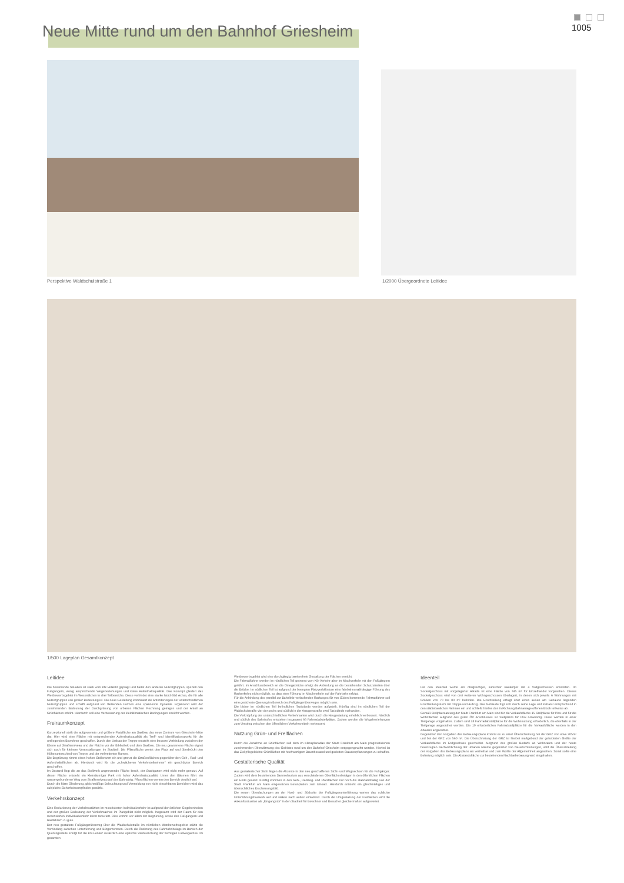Neue Mitte rund um den Bahnhof Griesheim
1005
Perspektive Waldschulstraße 1 1/2000 Übergeordnete Leitidee
1/500 Lageplan Gesamtkonzept
Leitidee
Die bestehende Situation ist stark vom Kfz-Verkehr geprägt und bietet den anderen Nutzergruppen, speziell den Fußgängern, wenig ansprechende Wegebeziehungen und keine Aufenthaltsqualität. Das Konzept gliedert das Wettbewerbsgebiet im Wesentlichen in drei Teilbereiche. Diese verbindet eine starke Nord-Süd Achse, die für alle Nutzergruppen von großer Bedeutung ist. Die neue Gestaltung kombiniert die Anforderungen der unterschiedlichen Nutzergruppen und schafft aufgrund von fließenden Formen eine spannende Dynamik. Ergänzend wird der zunehmenden Bedeutung der Durchgrünung von urbanen Flächen Rechnung getragen und der Anteil an Grünflächen erhöht. Hierdurch soll eine Verbesserung der kleinklimatischen Bedingungen erreicht werden.
Freiraumkonzept
Konzeptionell stellt die aufgewertete und größere Platzfläche am Saalbau das neue Zentrum von Griesheim-Mitte dar. Hier wird eine Fläche mit entsprechender Aufenthaltsqualität als Treff- und Identifikationspunkt für die umliegenden Bewohner geschaffen. Durch den Umbau der Treppe entsteht eine bessere Verbindung zwischen der Ebene auf Straßenniveau und der Fläche vor der Bibliothek und dem Saalbau. Die neu gewonnene Fläche eignet sich auch für kleinere Veranstaltungen im Stadtteil. Die Pflanzfläche wertet den Platz auf und überbrückt den Höhenunterschied von Treppe und der verbreiterten Rampe.
Die Begrünung nimmt einen hohen Stellenwert ein und grenzt die Straßenflächen gegenüber den Geh-, Rad- und Aufenthaltsflächen ab. Hierdurch wird für die „schwächeren Verkehrsteilnehmer" ein geschützter Bereich geschaffen.
Im Bestand liegt die an das Stellwerk angrenzende Fläche brach, der Stadtgarten wird nicht mehr genutzt. Auf dieser Fläche entsteht ein kleinräumiger Park mit hoher Aufenthaltsqualität. Unter den Bäumen führt ein wassergebundener Weg vom Straßenniveau auf den Bahnsteig. Pflanzflächen werten den Bereich deutlich auf.
Durch die klare Gliederung, gleichmäßige Beleuchtung und Vermeidung von nicht einsehbaren Bereichen wird das subjektive Sicherheitsempfinden gestärkt.
Verkehrskonzept
Eine Reduzierung der Verkehrsstärken im motorisierten Individualverkehr ist aufgrund der örtlichen Gegebenheiten und der großen Bedeutung der Verkehrsachse im Plangebiet nicht möglich. Insgesamt wird der Raum für den motorisierten Individualverkehr leicht reduziert. Dies kommt vor allem der Begrünung, sowie den Fußgängern und Radfahrern zu gute.
Der neu gestaltete Fußgängerüberweg über die Waldschulstraße im nördlichen Wettbewerbsgebiet stärkt die Verbindung zwischen Unterführung und Bürgerzentrum. Durch die Änderung des Fahrbahnbelags im Bereich der Querungsstelle erfolgt für die Kfz-Lenker zusätzlich eine optische Verdeutlichung der wichtigen Fußwegachse. Im gesamten
Wettbewerbsgebiet wird eine durchgängig barrierefreie Gestaltung der Flächen erreicht.
Die Fahrradfahrer werden im nördlichen Teil getrennt vom Kfz-Verkehr aber im Mischverkehr mit den Fußgängern geführt. Im Anschlussbereich an die Omegabrücke erfolgt die Anbindung an die bestehenden Schutzstreifen über die Brücke. Im südlichen Teil ist aufgrund der beengten Platzverhältnisse eine fahrbahnunabhängige Führung des Radverkehrs nicht möglich, so dass eine Führung im Mischverkehr auf der Fahrbahn erfolgt.
Für die Anbindung des parallel zur Bahnlinie verlaufenden Radweges für von Süden kommende Fahrradfahrer soll eine gesicherte Querung im Bereich des Fußgängerüberweges möglich sein.
Die bisher im nördlichen Teil befindlichen Taxistände werden aufgeteilt. Künftig sind im nördlichen Teil der Waldschulstraße vier der sechs und südlich in der Autogenstraße zwei Taxistände vorhanden.
Die Verknüpfung der unterschiedlichen Verkehrsarten wird durch die Neugestaltung erheblich verbessert. Nördlich und südlich des Bahnhofes entstehen insgesamt 66 Fahrradabstellplätze. Zudem werden die Wegebeziehungen zum Umstieg zwischen den öffentlichen Verkehrsmitteln verbessert.
Nutzung Grün- und Freiflächen
Durch die Zunahme an Grünflächen soll dem im Klimaplanatlas der Stadt Frankfurt am Main prognostizierten zunehmenden Überwärmung des Gebietes rund um den Bahnhof Griesheim entgegengewirkt werden. Hierbei ist das Ziel pflegeleichte Grünflächen mit hochwertigem Baumbestand und gezielten Staudenpflanzungen zu schaffen.
Gestalterische Qualität
Aus gestalterischer Sicht liegen die Akzente in den neu geschaffenen Sicht- und Wegeachsen für die Fußgänger. Zudem wird dem bestehenden Sammelsurium aus verschiedenen Oberflächenbelägen in den öffentlichen Flächen ein Ende gesetzt. Künftig kommen in den Geh-, Radweg- und Platzflächen nur noch die standardmäßig von der Stadt Frankfurt am Main eingesetzten Betonplatten zum Einsatz. Hierdurch entsteht ein gleichmäßiges und übersichtliches Erscheinungsbild.
Die neuen Überdachungen an der Nord- und Südseite der Fußgängerunterführung werten das schlichte Unterführungsbauwerk auf und wirken nach außen einladend. Durch die Umgestaltung der Freiflächen wird die Ankunftssituation als „Eingangstor" in den Stadtteil für Bewohner und Besucher gleichermaßen aufgewertet.
Ideenteil
Für den Ideenteil wurde ein dreigliedriger, kubischer Baukörper mit 4 Vollgeschossen entworfen. Im Sockelgeschoss mit vorgelagerter Arkade ist eine Fläche von 745 m² für Einzelhandel vorgesehen. Dieses Sockelgeschoss wird von drei weiteren Wohngeschossen überlagert, in denen sich jeweils 6 Wohnungen mit Größen von 70 bis 80 m² befinden. Die Erschließung erfolgt über einen außen am Gebäude liegenden Erschließungsturm mit Treppe und Aufzug. Das Gebäude fügt sich durch seine Lage und Kubatur entsprechend in den städtebaulichen Rahmen ein und schließt hierbei den in Richtung Bahnanlage offenen Block teilweise ab.
Gemäß Stellplatzsatzung der Stadt Frankfurt am Main sind für die Verkaufsfläche 15 Stellplätze für Pkw und für die Wohnflächen aufgrund des guten ÖV Anschlusses 12 Stellplätze für Pkw notwendig. Diese werden in einer Tiefgarage vorgehalten. Zudem sind 38 Fahrradabstellplätze für die Wohnnutzung erforderlich, die ebenfalls in der Tiefgarage angeordnet werden. Die 10 erforderlichen Fahrradstellplätze für die Verkaufsfläche werden in den Arkaden angeordnet.
Gegenüber den Vorgaben des Bebauungsplans kommt es zu einer Überschreitung bei der GRZ von etwa 305m² und bei der GFZ von 560 m². Die Überschreitung der GRZ ist hierbei maßgebend der geforderten Größe der Verkaufsfläche im Erdgeschoss geschuldet. Aufgrund des großen Bedarfs an Wohnraum und der heute bevorzugten Nachverdichtung der urbanen Räume gegenüber von Neuerschließungen, wird die Überschreitung der Vorgaben des Bebauungsplans als vertretbar und zum Wohle der Allgemeinheit angesehen. Somit sollte eine Befreiung möglich sein. Die Abstandsfläche zur bestehenden Nachbarbebauung wird eingehalten.